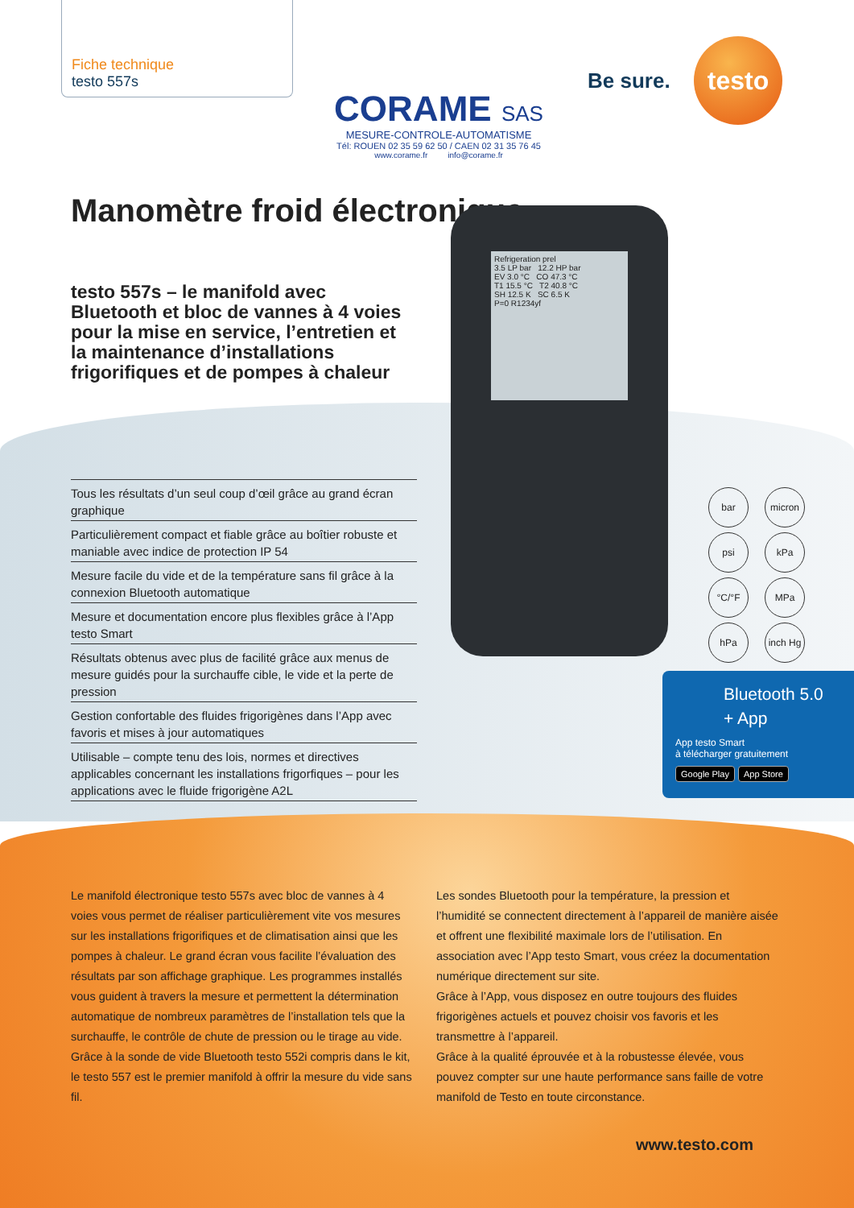Fiche technique
testo 557s
CORAME SAS
MESURE-CONTROLE-AUTOMATISME
Tél: ROUEN 02 35 59 62 50 / CAEN 02 31 35 76 45
www.corame.fr info@corame.fr
Be sure.
testo
Manomètre froid électronique
testo 557s – le manifold avec Bluetooth et bloc de vannes à 4 voies pour la mise en service, l’entretien et la maintenance d’installations frigorifiques et de pompes à chaleur
Refrigeration prel
3.5 LP bar 12.2 HP bar
EV 3.0 °C CO 47.3 °C
T1 15.5 °C T2 40.8 °C
SH 12.5 K SC 6.5 K
P=0 R1234yf
Tous les résultats d’un seul coup d’œil grâce au grand écran graphique
Particulièrement compact et fiable grâce au boîtier robuste et maniable avec indice de protection IP 54
Mesure facile du vide et de la température sans fil grâce à la connexion Bluetooth automatique
Mesure et documentation encore plus flexibles grâce à l’App testo Smart
Résultats obtenus avec plus de facilité grâce aux menus de mesure guidés pour la surchauffe cible, le vide et la perte de pression
Gestion confortable des fluides frigorigènes dans l’App avec favoris et mises à jour automatiques
Utilisable – compte tenu des lois, normes et directives applicables concernant les installations frigorfiques – pour les applications avec le fluide frigorigène A2L
bar micron psi kPa °C/°F MPa hPa inch Hg
Bluetooth 5.0
+ App
App testo Smart
à télécharger gratuitement
Google Play App Store
Le manifold électronique testo 557s avec bloc de vannes à 4 voies vous permet de réaliser particulièrement vite vos mesures sur les installations frigorifiques et de climatisation ainsi que les pompes à chaleur. Le grand écran vous facilite l’évaluation des résultats par son affichage graphique. Les programmes installés vous guident à travers la mesure et permettent la détermination automatique de nombreux paramètres de l’installation tels que la surchauffe, le contrôle de chute de pression ou le tirage au vide.
Grâce à la sonde de vide Bluetooth testo 552i compris dans le kit, le testo 557 est le premier manifold à offrir la mesure du vide sans fil.
Les sondes Bluetooth pour la température, la pression et l’humidité se connectent directement à l’appareil de manière aisée et offrent une flexibilité maximale lors de l’utilisation. En association avec l’App testo Smart, vous créez la documentation numérique directement sur site.
Grâce à l’App, vous disposez en outre toujours des fluides frigorigènes actuels et pouvez choisir vos favoris et les transmettre à l’appareil.
Grâce à la qualité éprouvée et à la robustesse élevée, vous pouvez compter sur une haute performance sans faille de votre manifold de Testo en toute circonstance.
www.testo.com